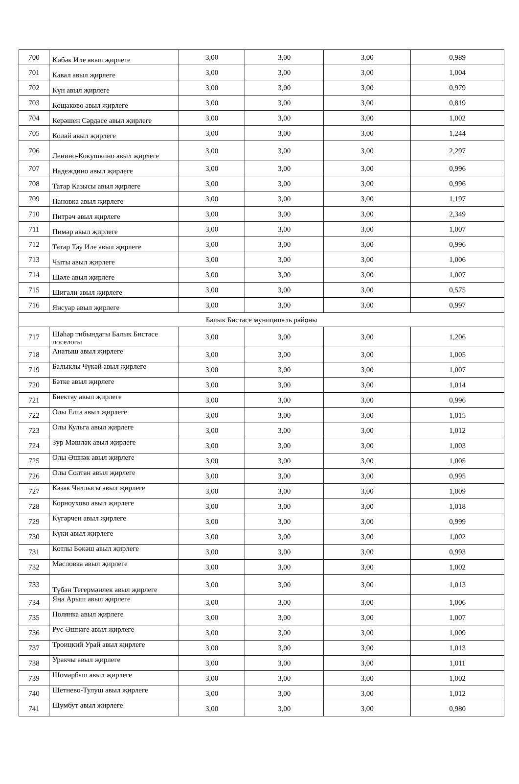| 700 | Кибәк Иле авыл җирлеге | 3,00 | 3,00 | 3,00 | 0,989 |
| 701 | Кавал авыл җирлеге | 3,00 | 3,00 | 3,00 | 1,004 |
| 702 | Күн авыл җирлеге | 3,00 | 3,00 | 3,00 | 0,979 |
| 703 | Кощаково авыл җирлеге | 3,00 | 3,00 | 3,00 | 0,819 |
| 704 | Керәшен Сәрдәсе авыл җирлеге | 3,00 | 3,00 | 3,00 | 1,002 |
| 705 | Колай авыл җирлеге | 3,00 | 3,00 | 3,00 | 1,244 |
| 706 | Ленино-Кокушкино авыл җирлеге | 3,00 | 3,00 | 3,00 | 2,297 |
| 707 | Надеждино авыл җирлеге | 3,00 | 3,00 | 3,00 | 0,996 |
| 708 | Татар Казысы авыл җирлеге | 3,00 | 3,00 | 3,00 | 0,996 |
| 709 | Пановка авыл җирлеге | 3,00 | 3,00 | 3,00 | 1,197 |
| 710 | Питрәч авыл җирлеге | 3,00 | 3,00 | 3,00 | 2,349 |
| 711 | Пимәр авыл җирлеге | 3,00 | 3,00 | 3,00 | 1,007 |
| 712 | Татар Тау Иле авыл җирлеге | 3,00 | 3,00 | 3,00 | 0,996 |
| 713 | Чыты авыл җирлеге | 3,00 | 3,00 | 3,00 | 1,006 |
| 714 | Шәле авыл җирлеге | 3,00 | 3,00 | 3,00 | 1,007 |
| 715 | Шигали авыл җирлеге | 3,00 | 3,00 | 3,00 | 0,575 |
| 716 | Янсуар авыл җирлеге | 3,00 | 3,00 | 3,00 | 0,997 |
| Балык Бистәсе муниципаль районы | | | | | |
| 717 | Шәһәр тибындагы Балык Бистәсе поселогы | 3,00 | 3,00 | 3,00 | 1,206 |
| 718 | Анатыш авыл җирлеге | 3,00 | 3,00 | 3,00 | 1,005 |
| 719 | Балыклы Чүкәй авыл җирлеге | 3,00 | 3,00 | 3,00 | 1,007 |
| 720 | Бәтке авыл җирлеге | 3,00 | 3,00 | 3,00 | 1,014 |
| 721 | Биектау авыл җирлеге | 3,00 | 3,00 | 3,00 | 0,996 |
| 722 | Олы Елга авыл җирлеге | 3,00 | 3,00 | 3,00 | 1,015 |
| 723 | Олы Кульга авыл җирлеге | 3,00 | 3,00 | 3,00 | 1,012 |
| 724 | Зур Мәшләк авыл җирлеге | 3,00 | 3,00 | 3,00 | 1,003 |
| 725 | Олы Әшнәк авыл җирлеге | 3,00 | 3,00 | 3,00 | 1,005 |
| 726 | Олы Солтан авыл җирлеге | 3,00 | 3,00 | 3,00 | 0,995 |
| 727 | Казак Чаллысы авыл җирлеге | 3,00 | 3,00 | 3,00 | 1,009 |
| 728 | Корноухово авыл җирлеге | 3,00 | 3,00 | 3,00 | 1,018 |
| 729 | Күгәрчен авыл җирлеге | 3,00 | 3,00 | 3,00 | 0,999 |
| 730 | Күки авыл җирлеге | 3,00 | 3,00 | 3,00 | 1,002 |
| 731 | Котлы Бөкәш авыл җирлеге | 3,00 | 3,00 | 3,00 | 0,993 |
| 732 | Масловка авыл җирлеге | 3,00 | 3,00 | 3,00 | 1,002 |
| 733 | Түбән Тегермәнлек авыл җирлеге | 3,00 | 3,00 | 3,00 | 1,013 |
| 734 | Яңа Арыш авыл җирлеге | 3,00 | 3,00 | 3,00 | 1,006 |
| 735 | Полянка авыл җирлеге | 3,00 | 3,00 | 3,00 | 1,007 |
| 736 | Рус Әшнәге авыл җирлеге | 3,00 | 3,00 | 3,00 | 1,009 |
| 737 | Троицкий Урай авыл җирлеге | 3,00 | 3,00 | 3,00 | 1,013 |
| 738 | Уракчы авыл җирлеге | 3,00 | 3,00 | 3,00 | 1,011 |
| 739 | Шомарбаш авыл җирлеге | 3,00 | 3,00 | 3,00 | 1,002 |
| 740 | Шетнево-Тулуш авыл җирлеге | 3,00 | 3,00 | 3,00 | 1,012 |
| 741 | Шумбут авыл җирлеге | 3,00 | 3,00 | 3,00 | 0,980 |